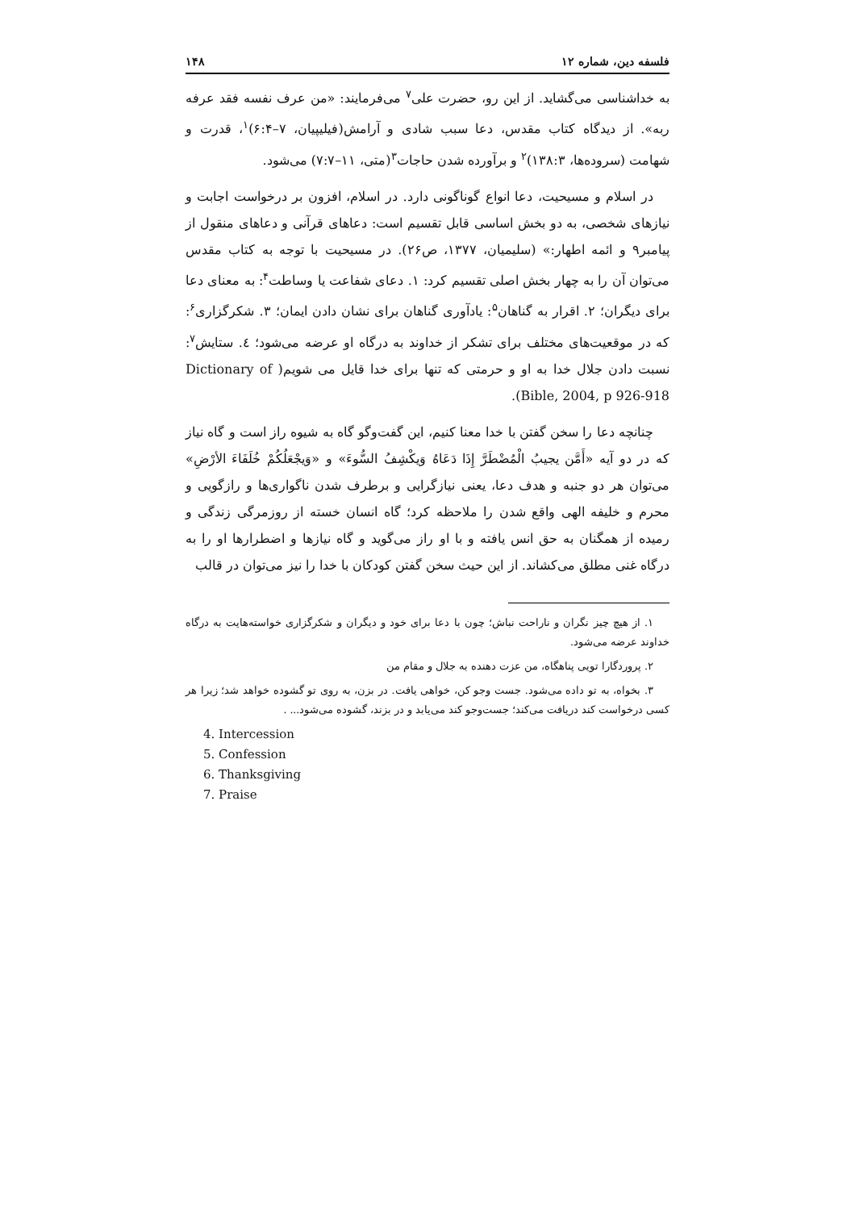فلسفه دین، شماره ۱۲ ۱۴۸
به خداشناسی می‌گشاید. از این رو، حضرت علی<sup>۷</sup> می‌فرمایند: «من عرف نفسه فقد عرفه ربه». از دیدگاه کتاب مقدس، دعا سبب شادی و آرامش(فیلیپیان، ۷–۶:۴)<sup>۱</sup>، قدرت و شهامت (سروده‌ها، ۱۳۸:۳)<sup>۲</sup> و برآورده شدن حاجات<sup>۳</sup>(متی، ۱۱–۷:۷) می‌شود.
در اسلام و مسیحیت، دعا انواع گوناگونی دارد. در اسلام، افزون بر درخواست اجابت و نیازهای شخصی، به دو بخش اساسی قابل تقسیم است: دعاهای قرآنی و دعاهای منقول از پیامبر۹ و ائمه اطهار:» (سلیمیان، ۱۳۷۷، ص۲۶). در مسیحیت با توجه به کتاب مقدس می‌توان آن را به چهار بخش اصلی تقسیم کرد: ۱. دعای شفاعت یا وساطت<sup>۴</sup>: به معنای دعا برای دیگران؛ ۲. اقرار به گناهان<sup>۵</sup>: یادآوری گناهان برای نشان دادن ایمان؛ ۳. شکرگزاری<sup>۶</sup>: که در موقعیت‌های مختلف برای تشکر از خداوند به درگاه او عرضه می‌شود؛ ٤. ستایش<sup>۷</sup>: نسبت دادن جلال خدا به او و حرمتی که تنها برای خدا قایل می شویم( Dictionary of Bible, 2004, p 926-918).
چنانچه دعا را سخن گفتن با خدا معنا کنیم، این گفت‌وگو گاه به شیوه راز است و گاه نیاز که در دو آیه «أَمَّن یجیبُ الْمُضْطَرَّ إِذَا دَعَاهُ وَیکْشِفُ السُّوءَ» و «وَیجْعَلُکُمْ خُلَفَاءَ الأرْضِ» می‌توان هر دو جنبه و هدف دعا، یعنی نیازگرایی و برطرف شدن ناگواری‌ها و رازگویی و محرم و خلیفه الهی واقع شدن را ملاحظه کرد؛ گاه انسان خسته از روزمرگی زندگی و رمیده از همگنان به حق انس یافته و با او راز می‌گوید و گاه نیازها و اضطرارها او را به درگاه غنی مطلق می‌کشاند. از این حیث سخن گفتن کودکان با خدا را نیز می‌توان در قالب
۱. از هیچ چیز نگران و ناراحت نباش؛ چون با دعا برای خود و دیگران و شکرگزاری خواسته‌هایت به درگاه خداوند عرضه می‌شود.
۲. پروردگارا تویی پناهگاه، من عزت دهنده به جلال و مقام من
۳. بخواه، به تو داده می‌شود. جست وجو کن، خواهی یافت. در بزن، به روی تو گشوده خواهد شد؛ زیرا هر کسی درخواست کند دریافت می‌کند؛ جست‌وجو کند می‌یابد و در بزند، گشوده می‌شود... .
4. Intercession
5. Confession
6. Thanksgiving
7. Praise